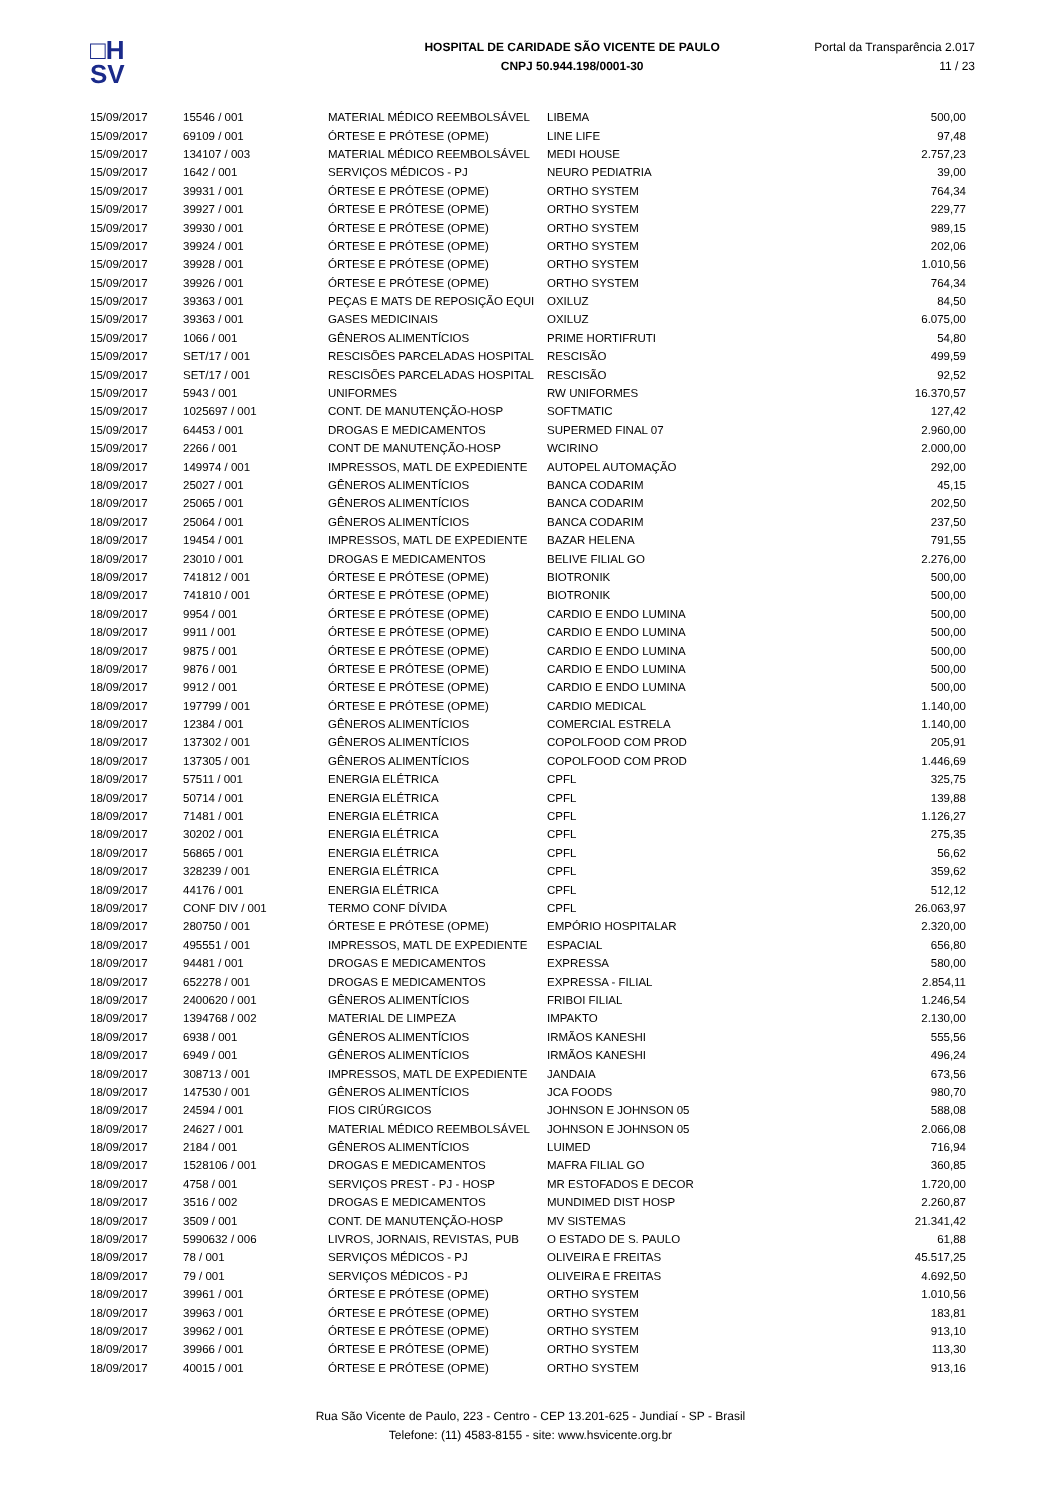□H
SV
HOSPITAL DE CARIDADE SÃO VICENTE DE PAULO
CNPJ 50.944.198/0001-30
Portal da Transparência 2.017
11 / 23
| 15/09/2017 | 15546 / 001 | MATERIAL MÉDICO REEMBOLSÁVEL | LIBEMA | 500,00 |
| 15/09/2017 | 69109 / 001 | ÓRTESE E PRÓTESE (OPME) | LINE LIFE | 97,48 |
| 15/09/2017 | 134107 / 003 | MATERIAL MÉDICO REEMBOLSÁVEL | MEDI HOUSE | 2.757,23 |
| 15/09/2017 | 1642 / 001 | SERVIÇOS MÉDICOS - PJ | NEURO PEDIATRIA | 39,00 |
| 15/09/2017 | 39931 / 001 | ÓRTESE E PRÓTESE (OPME) | ORTHO SYSTEM | 764,34 |
| 15/09/2017 | 39927 / 001 | ÓRTESE E PRÓTESE (OPME) | ORTHO SYSTEM | 229,77 |
| 15/09/2017 | 39930 / 001 | ÓRTESE E PRÓTESE (OPME) | ORTHO SYSTEM | 989,15 |
| 15/09/2017 | 39924 / 001 | ÓRTESE E PRÓTESE (OPME) | ORTHO SYSTEM | 202,06 |
| 15/09/2017 | 39928 / 001 | ÓRTESE E PRÓTESE (OPME) | ORTHO SYSTEM | 1.010,56 |
| 15/09/2017 | 39926 / 001 | ÓRTESE E PRÓTESE (OPME) | ORTHO SYSTEM | 764,34 |
| 15/09/2017 | 39363 / 001 | PEÇAS E MATS DE REPOSIÇÃO EQUI | OXILUZ | 84,50 |
| 15/09/2017 | 39363 / 001 | GASES MEDICINAIS | OXILUZ | 6.075,00 |
| 15/09/2017 | 1066 / 001 | GÊNEROS ALIMENTÍCIOS | PRIME HORTIFRUTI | 54,80 |
| 15/09/2017 | SET/17 / 001 | RESCISÕES PARCELADAS HOSPITAL | RESCISÃO | 499,59 |
| 15/09/2017 | SET/17 / 001 | RESCISÕES PARCELADAS HOSPITAL | RESCISÃO | 92,52 |
| 15/09/2017 | 5943 / 001 | UNIFORMES | RW UNIFORMES | 16.370,57 |
| 15/09/2017 | 1025697 / 001 | CONT. DE MANUTENÇÃO-HOSP | SOFTMATIC | 127,42 |
| 15/09/2017 | 64453 / 001 | DROGAS E MEDICAMENTOS | SUPERMED FINAL 07 | 2.960,00 |
| 15/09/2017 | 2266 / 001 | CONT DE MANUTENÇÃO-HOSP | WCIRINO | 2.000,00 |
| 18/09/2017 | 149974 / 001 | IMPRESSOS, MATL DE EXPEDIENTE | AUTOPEL AUTOMAÇÃO | 292,00 |
| 18/09/2017 | 25027 / 001 | GÊNEROS ALIMENTÍCIOS | BANCA CODARIM | 45,15 |
| 18/09/2017 | 25065 / 001 | GÊNEROS ALIMENTÍCIOS | BANCA CODARIM | 202,50 |
| 18/09/2017 | 25064 / 001 | GÊNEROS ALIMENTÍCIOS | BANCA CODARIM | 237,50 |
| 18/09/2017 | 19454 / 001 | IMPRESSOS, MATL DE EXPEDIENTE | BAZAR HELENA | 791,55 |
| 18/09/2017 | 23010 / 001 | DROGAS E MEDICAMENTOS | BELIVE FILIAL GO | 2.276,00 |
| 18/09/2017 | 741812 / 001 | ÓRTESE E PRÓTESE (OPME) | BIOTRONIK | 500,00 |
| 18/09/2017 | 741810 / 001 | ÓRTESE E PRÓTESE (OPME) | BIOTRONIK | 500,00 |
| 18/09/2017 | 9954 / 001 | ÓRTESE E PRÓTESE (OPME) | CARDIO E ENDO LUMINA | 500,00 |
| 18/09/2017 | 9911 / 001 | ÓRTESE E PRÓTESE (OPME) | CARDIO E ENDO LUMINA | 500,00 |
| 18/09/2017 | 9875 / 001 | ÓRTESE E PRÓTESE (OPME) | CARDIO E ENDO LUMINA | 500,00 |
| 18/09/2017 | 9876 / 001 | ÓRTESE E PRÓTESE (OPME) | CARDIO E ENDO LUMINA | 500,00 |
| 18/09/2017 | 9912 / 001 | ÓRTESE E PRÓTESE (OPME) | CARDIO E ENDO LUMINA | 500,00 |
| 18/09/2017 | 197799 / 001 | ÓRTESE E PRÓTESE (OPME) | CARDIO MEDICAL | 1.140,00 |
| 18/09/2017 | 12384 / 001 | GÊNEROS ALIMENTÍCIOS | COMERCIAL ESTRELA | 1.140,00 |
| 18/09/2017 | 137302 / 001 | GÊNEROS ALIMENTÍCIOS | COPOLFOOD COM PROD | 205,91 |
| 18/09/2017 | 137305 / 001 | GÊNEROS ALIMENTÍCIOS | COPOLFOOD COM PROD | 1.446,69 |
| 18/09/2017 | 57511 / 001 | ENERGIA ELÉTRICA | CPFL | 325,75 |
| 18/09/2017 | 50714 / 001 | ENERGIA ELÉTRICA | CPFL | 139,88 |
| 18/09/2017 | 71481 / 001 | ENERGIA ELÉTRICA | CPFL | 1.126,27 |
| 18/09/2017 | 30202 / 001 | ENERGIA ELÉTRICA | CPFL | 275,35 |
| 18/09/2017 | 56865 / 001 | ENERGIA ELÉTRICA | CPFL | 56,62 |
| 18/09/2017 | 328239 / 001 | ENERGIA ELÉTRICA | CPFL | 359,62 |
| 18/09/2017 | 44176 / 001 | ENERGIA ELÉTRICA | CPFL | 512,12 |
| 18/09/2017 | CONF DIV / 001 | TERMO CONF DÍVIDA | CPFL | 26.063,97 |
| 18/09/2017 | 280750 / 001 | ÓRTESE E PRÓTESE (OPME) | EMPÓRIO HOSPITALAR | 2.320,00 |
| 18/09/2017 | 495551 / 001 | IMPRESSOS, MATL DE EXPEDIENTE | ESPACIAL | 656,80 |
| 18/09/2017 | 94481 / 001 | DROGAS E MEDICAMENTOS | EXPRESSA | 580,00 |
| 18/09/2017 | 652278 / 001 | DROGAS E MEDICAMENTOS | EXPRESSA - FILIAL | 2.854,11 |
| 18/09/2017 | 2400620 / 001 | GÊNEROS ALIMENTÍCIOS | FRIBOI FILIAL | 1.246,54 |
| 18/09/2017 | 1394768 / 002 | MATERIAL DE LIMPEZA | IMPAKTO | 2.130,00 |
| 18/09/2017 | 6938 / 001 | GÊNEROS ALIMENTÍCIOS | IRMÃOS KANESHI | 555,56 |
| 18/09/2017 | 6949 / 001 | GÊNEROS ALIMENTÍCIOS | IRMÃOS KANESHI | 496,24 |
| 18/09/2017 | 308713 / 001 | IMPRESSOS, MATL DE EXPEDIENTE | JANDAIA | 673,56 |
| 18/09/2017 | 147530 / 001 | GÊNEROS ALIMENTÍCIOS | JCA FOODS | 980,70 |
| 18/09/2017 | 24594 / 001 | FIOS CIRÚRGICOS | JOHNSON E JOHNSON 05 | 588,08 |
| 18/09/2017 | 24627 / 001 | MATERIAL MÉDICO REEMBOLSÁVEL | JOHNSON E JOHNSON 05 | 2.066,08 |
| 18/09/2017 | 2184 / 001 | GÊNEROS ALIMENTÍCIOS | LUIMED | 716,94 |
| 18/09/2017 | 1528106 / 001 | DROGAS E MEDICAMENTOS | MAFRA FILIAL GO | 360,85 |
| 18/09/2017 | 4758 / 001 | SERVIÇOS PREST - PJ - HOSP | MR ESTOFADOS E DECOR | 1.720,00 |
| 18/09/2017 | 3516 / 002 | DROGAS E MEDICAMENTOS | MUNDIMED DIST HOSP | 2.260,87 |
| 18/09/2017 | 3509 / 001 | CONT. DE MANUTENÇÃO-HOSP | MV SISTEMAS | 21.341,42 |
| 18/09/2017 | 5990632 / 006 | LIVROS, JORNAIS, REVISTAS, PUB | O ESTADO DE S. PAULO | 61,88 |
| 18/09/2017 | 78 / 001 | SERVIÇOS MÉDICOS - PJ | OLIVEIRA E FREITAS | 45.517,25 |
| 18/09/2017 | 79 / 001 | SERVIÇOS MÉDICOS - PJ | OLIVEIRA E FREITAS | 4.692,50 |
| 18/09/2017 | 39961 / 001 | ÓRTESE E PRÓTESE (OPME) | ORTHO SYSTEM | 1.010,56 |
| 18/09/2017 | 39963 / 001 | ÓRTESE E PRÓTESE (OPME) | ORTHO SYSTEM | 183,81 |
| 18/09/2017 | 39962 / 001 | ÓRTESE E PRÓTESE (OPME) | ORTHO SYSTEM | 913,10 |
| 18/09/2017 | 39966 / 001 | ÓRTESE E PRÓTESE (OPME) | ORTHO SYSTEM | 113,30 |
| 18/09/2017 | 40015 / 001 | ÓRTESE E PRÓTESE (OPME) | ORTHO SYSTEM | 913,16 |
Rua São Vicente de Paulo, 223 - Centro - CEP 13.201-625 - Jundiaí - SP - Brasil
Telefone: (11) 4583-8155 - site: www.hsvicente.org.br